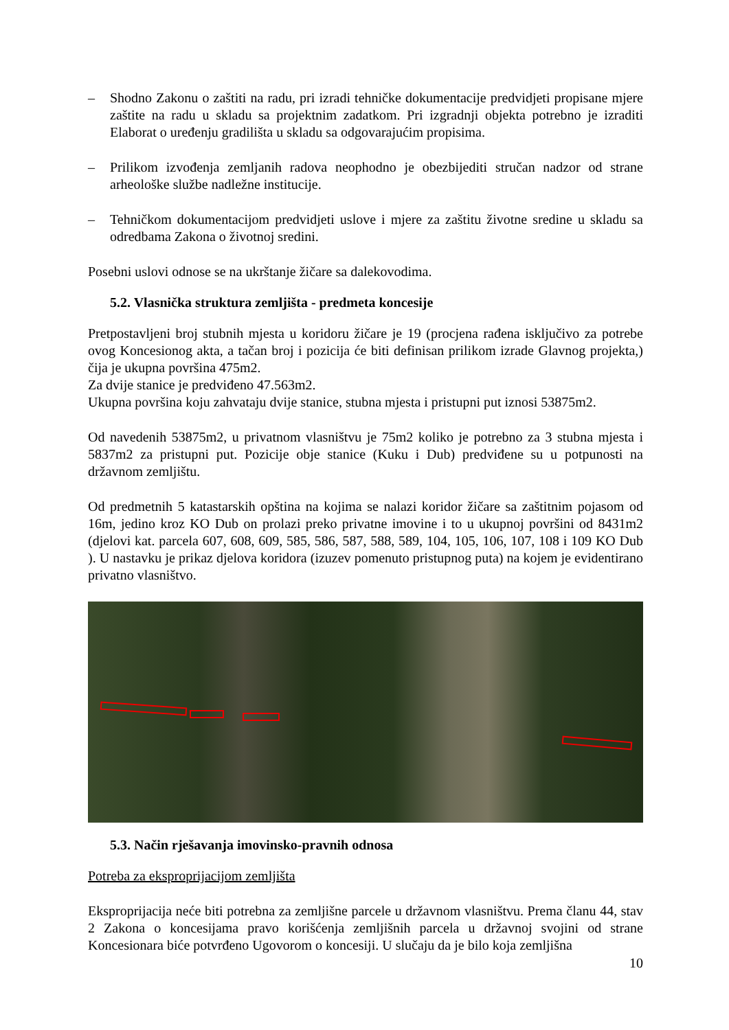– Shodno Zakonu o zaštiti na radu, pri izradi tehničke dokumentacije predvidjeti propisane mjere zaštite na radu u skladu sa projektnim zadatkom. Pri izgradnji objekta potrebno je izraditi Elaborat o uređenju gradilišta u skladu sa odgovarajućim propisima.
– Prilikom izvođenja zemljanih radova neophodno je obezbijediti stručan nadzor od strane arheološke službe nadležne institucije.
– Tehničkom dokumentacijom predvidjeti uslove i mjere za zaštitu životne sredine u skladu sa odredbama Zakona o životnoj sredini.
Posebni uslovi odnose se na ukrštanje žičare sa dalekovodima.
5.2. Vlasnička struktura zemljišta - predmeta koncesije
Pretpostavljeni broj stubnih mjesta u koridoru žičare je 19 (procjena rađena isključivo za potrebe ovog Koncesionog akta, a tačan broj i pozicija će biti definisan prilikom izrade Glavnog projekta,) čija je ukupna površina 475m2.
Za dvije stanice je predviđeno 47.563m2.
Ukupna površina koju zahvataju dvije stanice, stubna mjesta i pristupni put iznosi 53875m2.
Od navedenih 53875m2, u privatnom vlasništvu je 75m2 koliko je potrebno za 3 stubna mjesta i 5837m2 za pristupni put. Pozicije obje stanice (Kuku i Dub) predviđene su u potpunosti na državnom zemljištu.
Od predmetnih 5 katastarskih opština na kojima se nalazi koridor žičare sa zaštitnim pojasom od 16m, jedino kroz KO Dub on prolazi preko privatne imovine i to u ukupnoj površini od 8431m2 (djelovi kat. parcela 607, 608, 609, 585, 586, 587, 588, 589, 104, 105, 106, 107, 108 i 109 KO Dub ). U nastavku je prikaz djelova koridora (izuzev pomenuto pristupnog puta) na kojem je evidentirano privatno vlasništvo.
5.3. Način rješavanja imovinsko-pravnih odnosa
Potreba za eksproprijacijom zemljišta
Eksproprijacija neće biti potrebna za zemljišne parcele u državnom vlasništvu. Prema članu 44, stav 2 Zakona o koncesijama pravo korišćenja zemljišnih parcela u državnoj svojini od strane Koncesionara biće potvrđeno Ugovorom o koncesiji. U slučaju da je bilo koja zemljišna
10